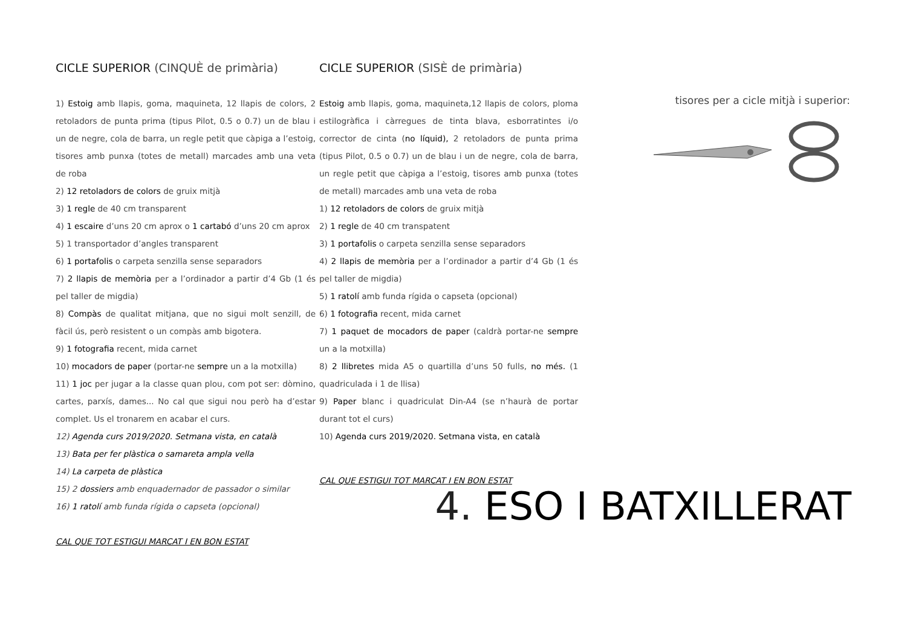CICLE SUPERIOR (CINQUÈ de primària)
1) Estoig amb llapis, goma, maquineta, 12 llapis de colors, 2 retoladors de punta prima (tipus Pilot, 0.5 o 0.7) un de blau i un de negre, cola de barra, un regle petit que càpiga a l’estoig, tisores amb punxa (totes de metall) marcades amb una veta de roba
2) 12 retoladors de colors de gruix mitjà
3) 1 regle de 40 cm transparent
4) 1 escaire d’uns 20 cm aprox o 1 cartabó d’uns 20 cm aprox
5) 1 transportador d’angles transparent
6) 1 portafolis o carpeta senzilla sense separadors
7) 2 llapis de memòria per a l’ordinador a partir d’4 Gb (1 és pel taller de migdia)
8) Compàs de qualitat mitjana, que no sigui molt senzill, de fàcil ús, però resistent o un compàs amb bigotera.
9) 1 fotografia recent, mida carnet
10) mocadors de paper (portar-ne sempre un a la motxilla)
11) 1 joc per jugar a la classe quan plou, com pot ser: dòmino, cartes, parxís, dames... No cal que sigui nou però ha d’estar complet. Us el tronarem en acabar el curs.
12) Agenda curs 2019/2020. Setmana vista, en català
13) Bata per fer plàstica o samareta ampla vella
14) La carpeta de plàstica
15) 2 dossiers amb enquadernador de passador o similar
16) 1 ratolí amb funda rígida o capseta (opcional)
CAL QUE TOT ESTIGUI MARCAT I EN BON ESTAT
CICLE SUPERIOR (SISÈ de primària)
Estoig amb llapis, goma, maquineta,12 llapis de colors, ploma estilogràfica i càrregues de tinta blava, esborratintes i/o corrector de cinta (no líquid), 2 retoladors de punta prima (tipus Pilot, 0.5 o 0.7) un de blau i un de negre, cola de barra, un regle petit que càpiga a l’estoig, tisores amb punxa (totes de metall) marcades amb una veta de roba
1) 12 retoladors de colors de gruix mitjà
2) 1 regle de 40 cm transpatent
3) 1 portafolis o carpeta senzilla sense separadors
4) 2 llapis de memòria per a l’ordinador a partir d’4 Gb (1 és pel taller de migdia)
5) 1 ratolí amb funda rígida o capseta (opcional)
6) 1 fotografia recent, mida carnet
7) 1 paquet de mocadors de paper (caldrà portar-ne sempre un a la motxilla)
8) 2 llibretes mida A5 o quartilla d’uns 50 fulls, no més. (1 quadriculada i 1 de llisa)
9) Paper blanc i quadriculat Din-A4 (se n’haurà de portar durant tot el curs)
10) Agenda curs 2019/2020. Setmana vista, en català
CAL QUE ESTIGUI TOT MARCAT I EN BON ESTAT
tisores per a cicle mitjà i superior:
4. ESO I BATXILLERAT